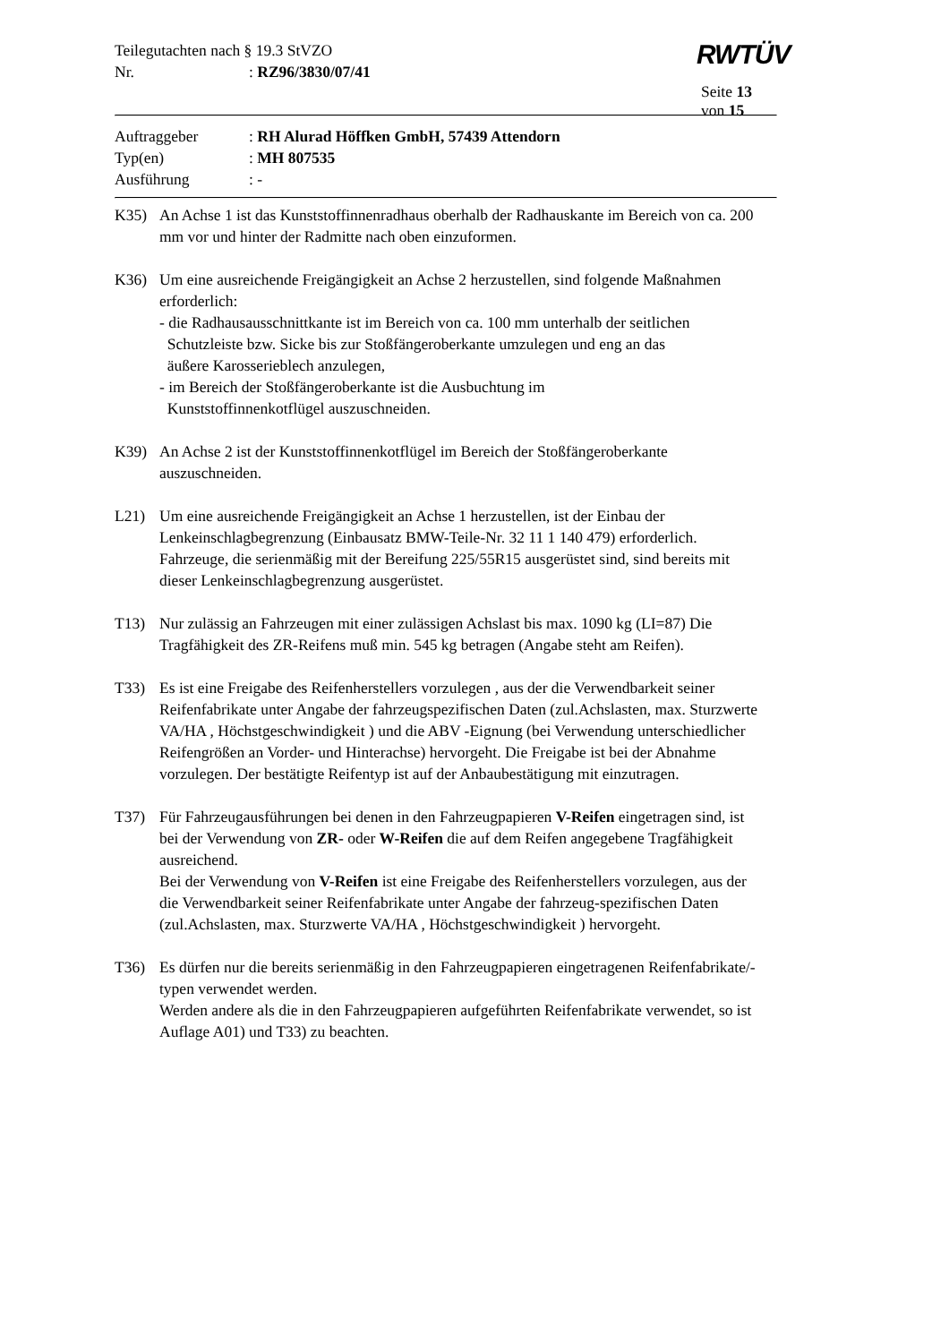Teilegutachten nach § 19.3 StVZO
Nr.: RZ96/3830/07/41
RWTÜV
Seite 13 von 15
Auftraggeber: RH Alurad Höffken GmbH, 57439 Attendorn
Typ(en): MH 807535
Ausführung: -
K35) An Achse 1 ist das Kunststoffinnenradhaus oberhalb der Radhauskante im Bereich von ca. 200 mm vor und hinter der Radmitte nach oben einzuformen.
K36) Um eine ausreichende Freigängigkeit an Achse 2 herzustellen, sind folgende Maßnahmen erforderlich:
- die Radhausausschnittkante ist im Bereich von ca. 100 mm unterhalb der seitlichen
Schutzleiste bzw. Sicke bis zur Stoßfängeroberkante umzulegen und eng an das
äußere Karosserieblech anzulegen,
- im Bereich der Stoßfängeroberkante ist die Ausbuchtung im
Kunststoffinnenkotflügel auszuschneiden.
K39) An Achse 2 ist der Kunststoffinnenkotflügel im Bereich der Stoßfängeroberkante auszuschneiden.
L21) Um eine ausreichende Freigängigkeit an Achse 1 herzustellen, ist der Einbau der Lenkeinschlagbegrenzung (Einbausatz BMW-Teile-Nr. 32 11 1 140 479) erforderlich. Fahrzeuge, die serienmäßig mit der Bereifung 225/55R15 ausgerüstet sind, sind bereits mit dieser Lenkeinschlagbegrenzung ausgerüstet.
T13) Nur zulässig an Fahrzeugen mit einer zulässigen Achslast bis max. 1090 kg (LI=87) Die Tragfähigkeit des ZR-Reifens muß min. 545 kg betragen (Angabe steht am Reifen).
T33) Es ist eine Freigabe des Reifenherstellers vorzulegen , aus der die Verwendbarkeit seiner Reifenfabrikate unter Angabe der fahrzeugspezifischen Daten (zul.Achslasten, max. Sturzwerte VA/HA , Höchstgeschwindigkeit ) und die ABV -Eignung (bei Verwendung unterschiedlicher Reifengrößen an Vorder- und Hinterachse) hervorgeht. Die Freigabe ist bei der Abnahme vorzulegen. Der bestätigte Reifentyp ist auf der Anbaubestätigung mit einzutragen.
T37) Für Fahrzeugausführungen bei denen in den Fahrzeugpapieren V-Reifen eingetragen sind, ist bei der Verwendung von ZR- oder W-Reifen die auf dem Reifen angegebene Tragfähigkeit ausreichend.
Bei der Verwendung von V-Reifen ist eine Freigabe des Reifenherstellers vorzulegen, aus der die Verwendbarkeit seiner Reifenfabrikate unter Angabe der fahrzeug-spezifischen Daten (zul.Achslasten, max. Sturzwerte VA/HA , Höchstgeschwindigkeit ) hervorgeht.
T36) Es dürfen nur die bereits serienmäßig in den Fahrzeugpapieren eingetragenen Reifenfabrikate/-typen verwendet werden.
Werden andere als die in den Fahrzeugpapieren aufgeführten Reifenfabrikate verwendet, so ist Auflage A01) und T33) zu beachten.